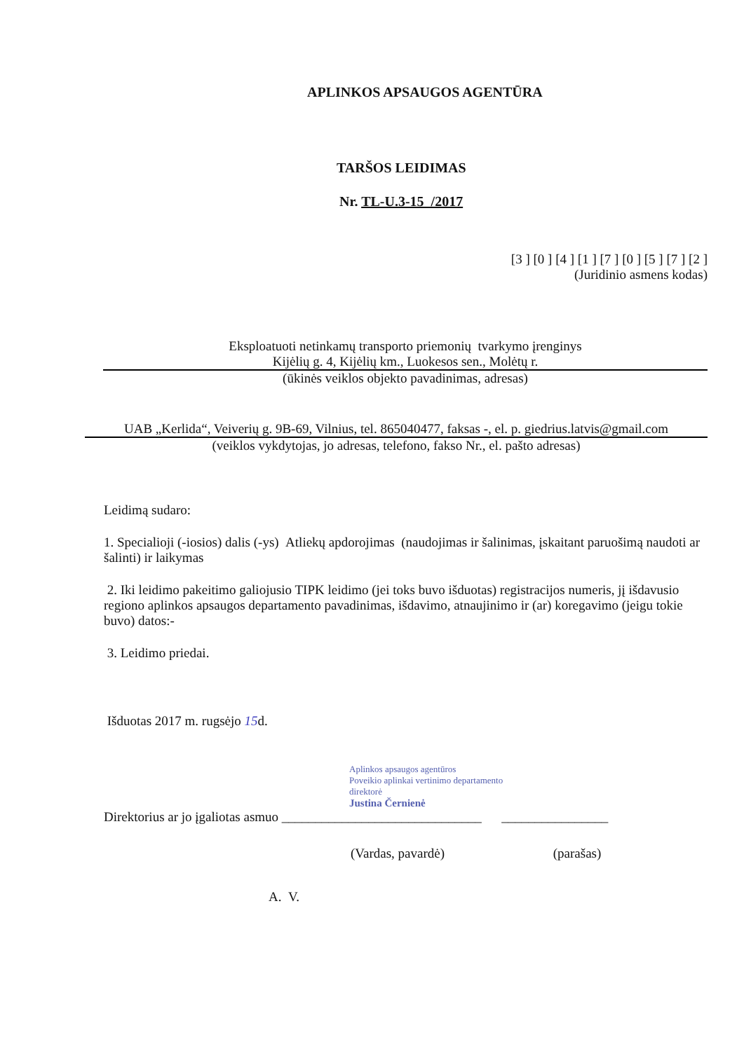APLINKOS APSAUGOS AGENTŪRA
TARŠOS LEIDIMAS
Nr. TL-U.3-15 /2017
[3 ] [0 ] [4 ] [1 ] [7 ] [0 ] [5 ] [7 ] [2 ]
(Juridinio asmens kodas)
Eksploatuoti netinkamų transporto priemonių tvarkymo įrenginys
Kijėlių g. 4, Kijėlių km., Luokesos sen., Molėtų r.
(ūkinės veiklos objekto pavadinimas, adresas)
UAB „Kerlida“, Veiverių g. 9B-69, Vilnius, tel. 865040477, faksas -, el. p. giedrius.latvis@gmail.com
(veiklos vykdytojas, jo adresas, telefono, fakso Nr., el. pašto adresas)
Leidimą sudaro:
1. Specialioji (-iosios) dalis (-ys) Atliekų apdorojimas (naudojimas ir šalinimas, įskaitant paruošimą naudoti ar šalinti) ir laikymas
2. Iki leidimo pakeitimo galiojusio TIPK leidimo (jei toks buvo išduotas) registracijos numeris, jį išdavusio regiono aplinkos apsaugos departamento pavadinimas, išdavimo, atnaujinimo ir (ar) koregavimo (jeigu tokie buvo) datos:-
3. Leidimo priedai.
Išduotas 2017 m. rugsėjo 15d.
Aplinkos apsaugos agentūros
Poveikio aplinkai vertinimo departamento
direktorė
Justina Černienė
Direktorius ar jo įgaliotas asmuo ______________________________ ________________
(Vardas, pavardė) (parašas)
A. V.